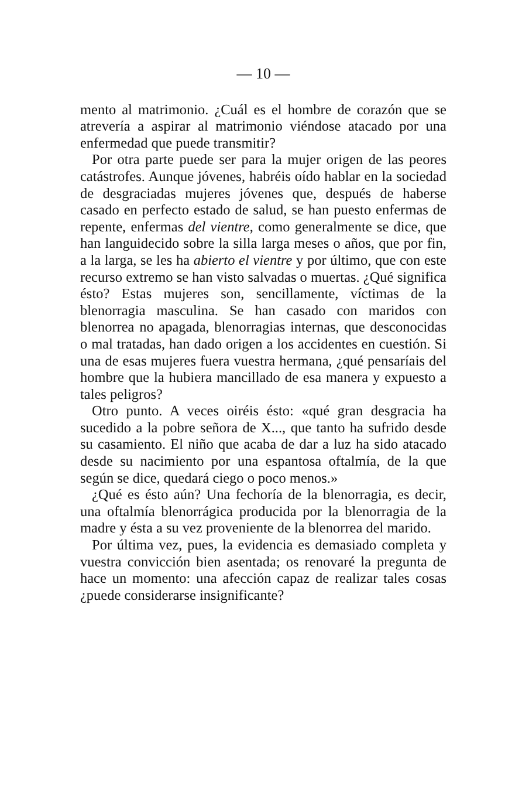— 10 —
mento al matrimonio. ¿Cuál es el hombre de corazón que se atrevería a aspirar al matrimonio viéndose atacado por una enfermedad que puede transmitir?
Por otra parte puede ser para la mujer origen de las peores catástrofes. Aunque jóvenes, habréis oído hablar en la sociedad de desgraciadas mujeres jóvenes que, después de haberse casado en perfecto estado de salud, se han puesto enfermas de repente, enfermas del vientre, como generalmente se dice, que han languidecido sobre la silla larga meses o años, que por fin, a la larga, se les ha abierto el vientre y por último, que con este recurso extremo se han visto salvadas o muertas. ¿Qué significa ésto? Estas mujeres son, sencillamente, víctimas de la blenorragia masculina. Se han casado con maridos con blenorrea no apagada, blenorragias internas, que desconocidas o mal tratadas, han dado origen a los accidentes en cuestión. Si una de esas mujeres fuera vuestra hermana, ¿qué pensaríais del hombre que la hubiera mancillado de esa manera y expuesto a tales peligros?
Otro punto. A veces oiréis ésto: «qué gran desgracia ha sucedido a la pobre señora de X..., que tanto ha sufrido desde su casamiento. El niño que acaba de dar a luz ha sido atacado desde su nacimiento por una espantosa oftalmía, de la que según se dice, quedará ciego o poco menos.»
¿Qué es ésto aún? Una fechoría de la blenorragia, es decir, una oftalmía blenorrágica producida por la blenorragia de la madre y ésta a su vez proveniente de la blenorrea del marido.
Por última vez, pues, la evidencia es demasiado completa y vuestra convicción bien asentada; os renovaré la pregunta de hace un momento: una afección capaz de realizar tales cosas ¿puede considerarse insignificante?